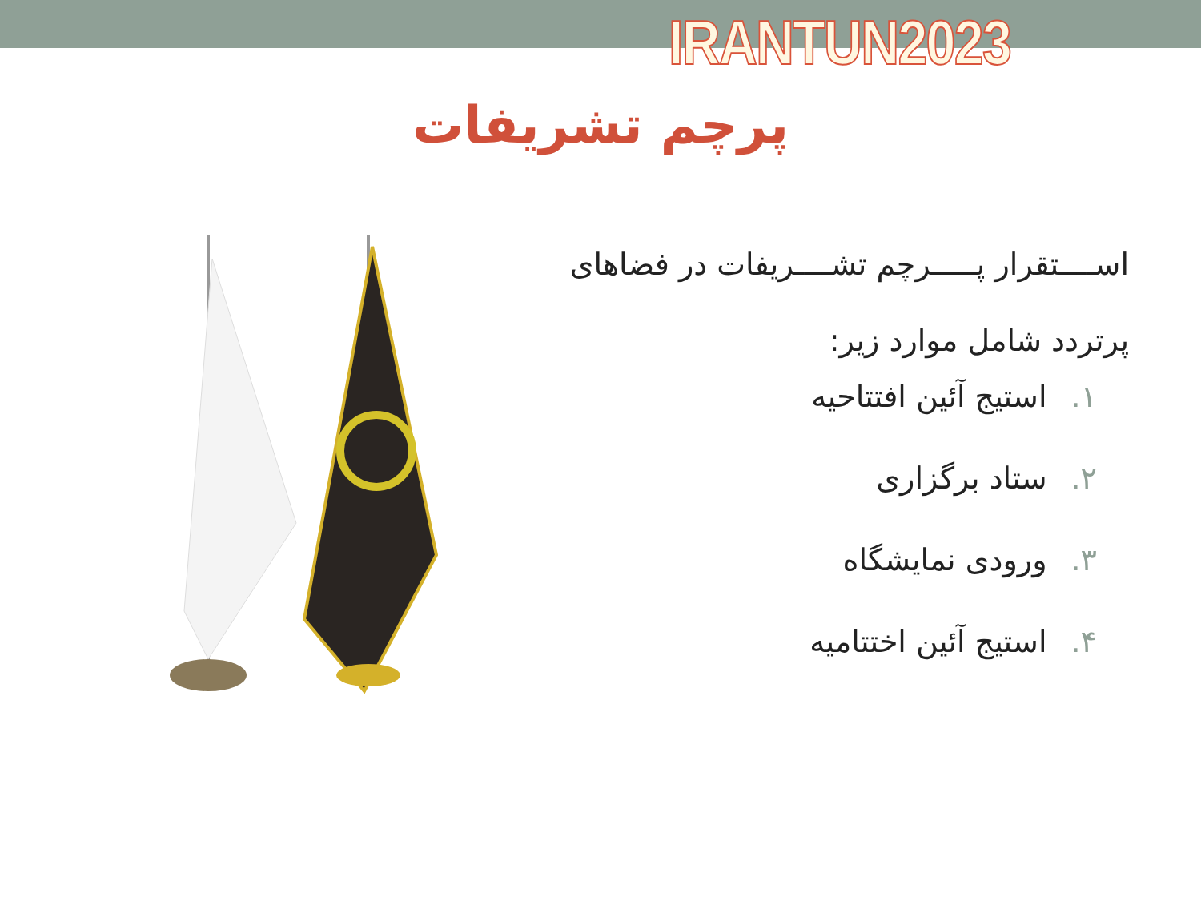IRANTUN2023
پرچم تشریفات
اســــتقرار پـــــرچم تشــــریفات در فضاهای پرتردد شامل موارد زیر:
۱. استیج آئین افتتاحیه
۲. ستاد برگزاری
۳. ورودی نمایشگاه
۴. استیج آئین اختتامیه